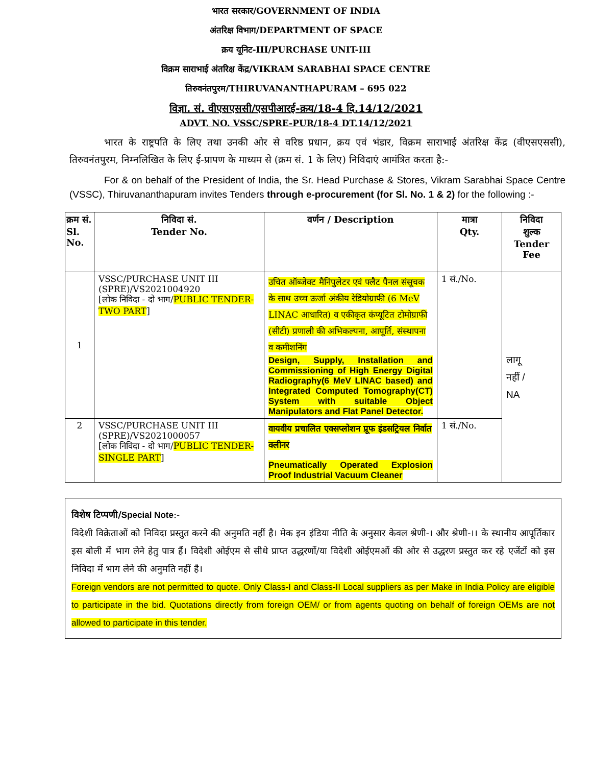भारत सरकार/GOVERNMENT OF INDIA
अंतरिक्ष विभाग/DEPARTMENT OF SPACE
क्रय यूनिट-III/PURCHASE UNIT-III
विक्रम साराभाई अंतरिक्ष केंद्र/VIKRAM SARABHAI SPACE CENTRE
तिरुवनंतपुरम/THIRUVANANTHAPURAM – 695 022
विज्ञा. सं. वीएसएससी/एसपीआरई-क्रय/18-4 दि.14/12/2021
ADVT. NO. VSSC/SPRE-PUR/18-4 DT.14/12/2021
भारत के राष्ट्रपति के लिए तथा उनकी ओर से वरिष्ठ प्रधान, क्रय एवं भंडार, विक्रम साराभाई अंतरिक्ष केंद्र (वीएसएससी), तिरुवनंतपुरम, निम्नलिखित के लिए ई-प्रापण के माध्यम से (क्रम सं. 1 के लिए) निविदाएं आमंत्रित करता है:-
For & on behalf of the President of India, the Sr. Head Purchase & Stores, Vikram Sarabhai Space Centre (VSSC), Thiruvananthapuram invites Tenders through e-procurement (for Sl. No. 1 & 2) for the following :-
| क्रम सं. Sl. No. | निविदा सं. Tender No. | वर्णन / Description | मात्रा Qty. | निविदा शुल्क Tender Fee |
| --- | --- | --- | --- | --- |
| 1 | VSSC/PURCHASE UNIT III (SPRE)/VS2021004920 [लोक निविदा - दो भाग/ PUBLIC TENDER- TWO PART ] | उचित ऑब्जेक्ट मैनिपुलेटर एवं फ्लैट पैनल संसूचक के साथ उच्च ऊर्जा अंकीय रेडियोग्राफी (6 MeV LINAC आधारित) व एकीकृत कंप्यूटित टोमोग्राफी (सीटी) प्रणाली की अभिकल्पना, आपूर्ति, संस्थापना व कमीशनिंग Design, Supply, Installation and Commissioning of High Energy Digital Radiography(6 MeV LINAC based) and Integrated Computed Tomography(CT) System with suitable Object Manipulators and Flat Panel Detector. | 1 सं./No. | लागू नहीं / NA |
| 2 | VSSC/PURCHASE UNIT III (SPRE)/VS2021000057 [लोक निविदा - दो भाग/ PUBLIC TENDER- SINGLE PART ] | वायवीय प्रचालित एक्सप्लोशन प्रूफ इंडसट्रियल निर्वात क्लीनर Pneumatically Operated Explosion Proof Industrial Vacuum Cleaner | 1 सं./No. | |
विशेष टिप्पणी/Special Note:-
विदेशी विक्रेताओं को निविदा प्रस्तुत करने की अनुमति नहीं है। मेक इन इंडिया नीति के अनुसार केवल श्रेणी-। और श्रेणी-।। के स्थानीय आपूर्तिकार इस बोली में भाग लेने हेतु पात्र हैं। विदेशी ओईएम से सीधे प्राप्त उद्धरणों/या विदेशी ओईएमओं की ओर से उद्धरण प्रस्तुत कर रहे एजेंटों को इस निविदा में भाग लेने की अनुमति नहीं है।
Foreign vendors are not permitted to quote. Only Class-I and Class-II Local suppliers as per Make in India Policy are eligible to participate in the bid. Quotations directly from foreign OEM/ or from agents quoting on behalf of foreign OEMs are not allowed to participate in this tender.